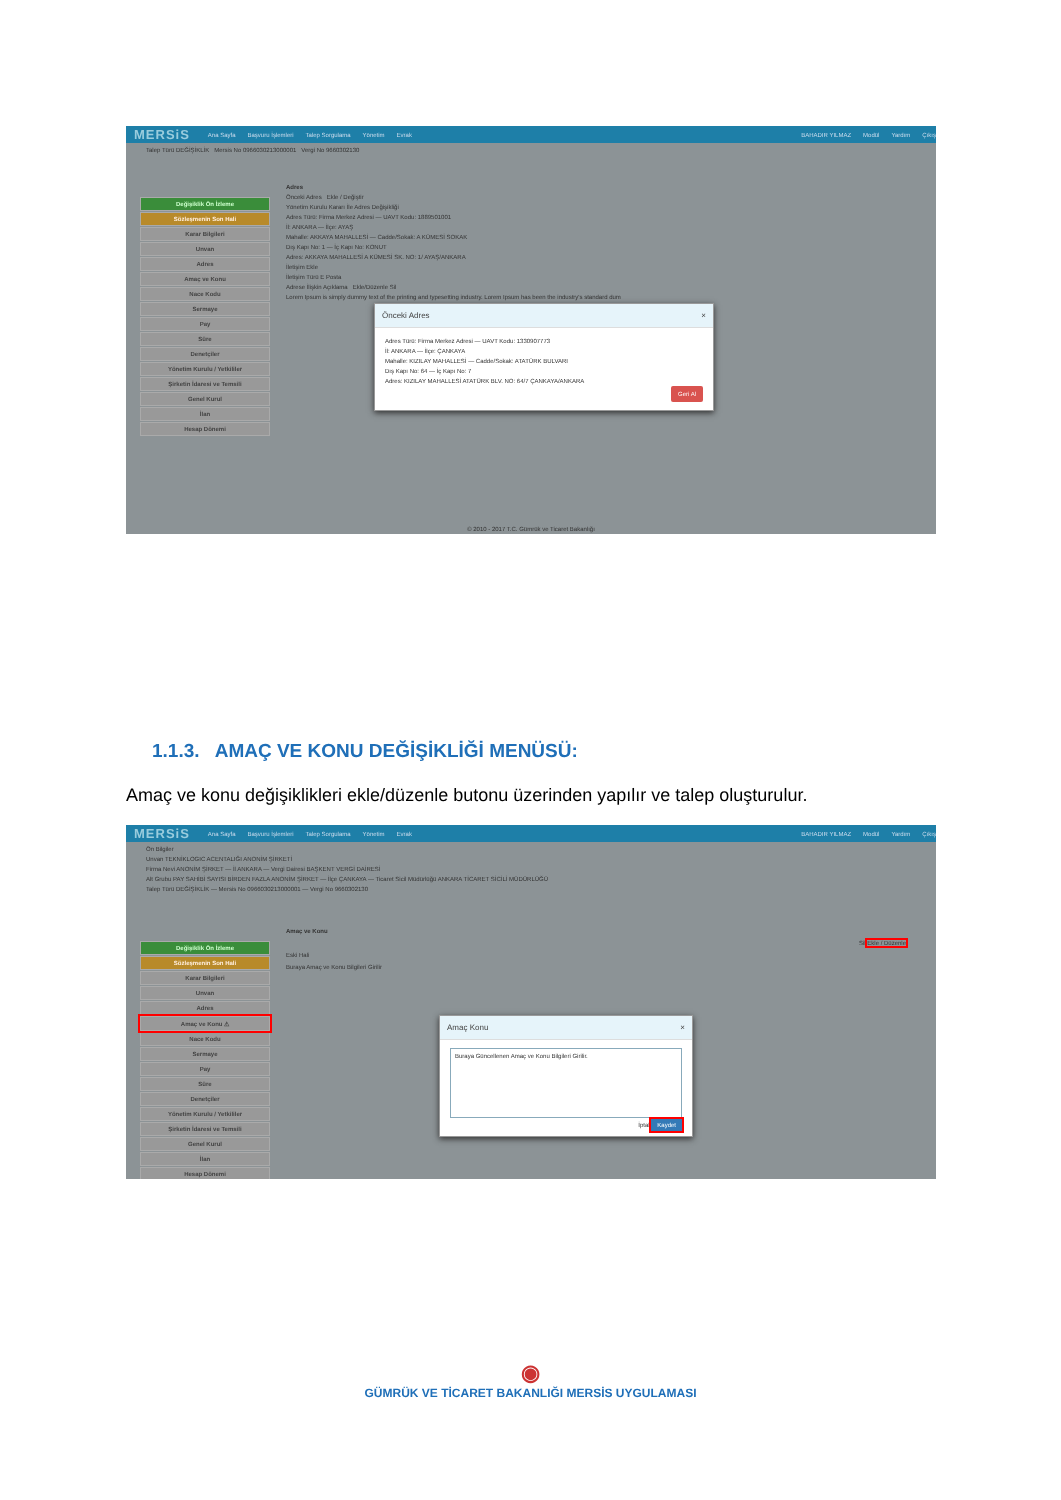MERSiS Ana Sayfa Başvuru İşlemleri Talep Sorgulama Yönetim Evrak BAHADIR YILMAZ Modül Yardım Çıkış
Talep Türü DEĞİŞİKLİK Mersis No 0966030213000001 Vergi No 9660302130
Değişiklik Ön İzleme
Sözleşmenin Son Hali
Karar Bilgileri
Unvan
Adres
Amaç ve Konu
Nace Kodu
Sermaye
Pay
Süre
Denetçiler
Yönetim Kurulu / Yetkililer
Şirketin İdaresi ve Temsili
Genel Kurul
İlan
Hesap Dönemi
Adres
Önceki Adres Ekle / Değiştir
Yönetim Kurulu Kararı İle Adres Değişikliği
Adres Türü: Firma Merkez Adresi — UAVT Kodu: 1889501001
İl: ANKARA — İlçe: AYAŞ
Mahalle: AKKAYA MAHALLESİ — Cadde/Sokak: A KÜMESİ SOKAK
Dış Kapı No: 1 — İç Kapı No: KONUT
Adres: AKKAYA MAHALLESİ A KÜMESİ SK. NO: 1/ AYAŞ/ANKARA
İletişim Ekle
İletişim Türü E Posta
Adrese İlişkin Açıklama Ekle/Düzenle Sil
Lorem Ipsum is simply dummy text of the printing and typesetting industry. Lorem Ipsum has been the industry's standard dum
Önceki Adres ×
Adres Türü: Firma Merkez Adresi — UAVT Kodu: 1330907773
İl: ANKARA — İlçe: ÇANKAYA
Mahalle: KIZILAY MAHALLESİ — Cadde/Sokak: ATATÜRK BULVARI
Dış Kapı No: 64 — İç Kapı No: 7
Adres: KIZILAY MAHALLESİ ATATÜRK BLV. NO: 64/7 ÇANKAYA/ANKARA
Geri Al
© 2010 - 2017 T.C. Gümrük ve Ticaret Bakanlığı
1.1.3. AMAÇ VE KONU DEĞİŞİKLİĞİ MENÜSÜ:
Amaç ve konu değişiklikleri ekle/düzenle butonu üzerinden yapılır ve talep oluşturulur.
MERSiS Ana Sayfa Başvuru İşlemleri Talep Sorgulama Yönetim Evrak BAHADIR YILMAZ Modül Yardım Çıkış
Ön Bilgiler
Unvan TEKNİKLOGIC ACENTALIĞI ANONİM ŞİRKETİ
Firma Nevi ANONİM ŞİRKET — İl ANKARA — Vergi Dairesi BAŞKENT VERGİ DAİRESİ
Alt Grubu PAY SAHİBİ SAYISI BİRDEN FAZLA ANONİM ŞİRKET — İlçe ÇANKAYA — Ticaret Sicil Müdürlüğü ANKARA TİCARET SİCİLİ MÜDÜRLÜĞÜ
Talep Türü DEĞİŞİKLİK — Mersis No 0966030213000001 — Vergi No 9660302130
Değişiklik Ön İzleme
Sözleşmenin Son Hali
Karar Bilgileri
Unvan
Adres
Amaç ve Konu ⚠
Nace Kodu
Sermaye
Pay
Süre
Denetçiler
Yönetim Kurulu / Yetkililer
Şirketin İdaresi ve Temsili
Genel Kurul
İlan
Hesap Dönemi
Amaç ve Konu
Sil Ekle / Düzenle
Eski Hali
Buraya Amaç ve Konu Bilgileri Girilir
Amaç Konu ×
Buraya Güncellenen Amaç ve Konu Bilgileri Girilir.
İptal Kaydet
◉
GÜMRÜK VE TİCARET BAKANLIĞI MERSİS UYGULAMASI